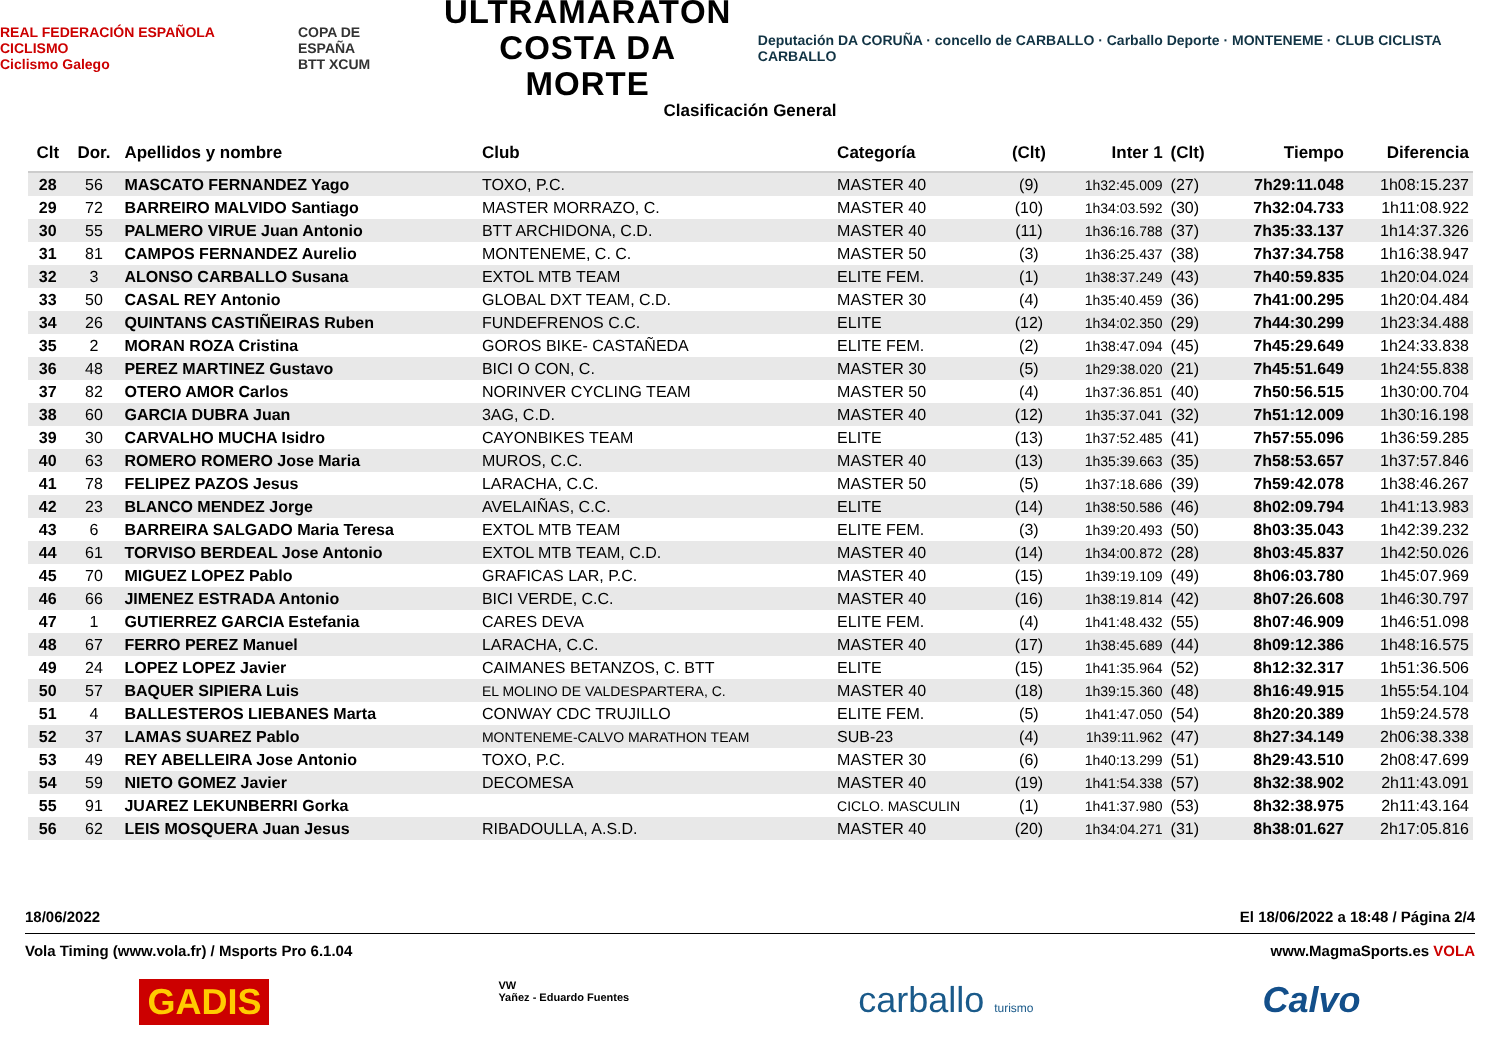REAL FEDERACIÓN ESPAÑOLA CICLISMO
Ciclismo Galego
COPA DE ESPAÑA
BTT XCUM
ULTRAMARATÓN
COSTA DA MORTE
Deputación DA CORUÑA · concello de CARBALLO · Carballo Deporte · MONTENEME · CLUB CICLISTA CARBALLO
Clasificación General
| Clt | Dor. | Apellidos y nombre | Club | Categoría | (Clt) | Inter 1 | (Clt) | Tiempo | Diferencia |
| --- | --- | --- | --- | --- | --- | --- | --- | --- | --- |
| 28 | 56 | MASCATO FERNANDEZ Yago | TOXO, P.C. | MASTER 40 | (9) | 1h32:45.009 | (27) | 7h29:11.048 | 1h08:15.237 |
| 29 | 72 | BARREIRO MALVIDO Santiago | MASTER MORRAZO, C. | MASTER 40 | (10) | 1h34:03.592 | (30) | 7h32:04.733 | 1h11:08.922 |
| 30 | 55 | PALMERO VIRUE Juan Antonio | BTT ARCHIDONA, C.D. | MASTER 40 | (11) | 1h36:16.788 | (37) | 7h35:33.137 | 1h14:37.326 |
| 31 | 81 | CAMPOS FERNANDEZ Aurelio | MONTENEME, C. C. | MASTER 50 | (3) | 1h36:25.437 | (38) | 7h37:34.758 | 1h16:38.947 |
| 32 | 3 | ALONSO CARBALLO Susana | EXTOL MTB TEAM | ELITE FEM. | (1) | 1h38:37.249 | (43) | 7h40:59.835 | 1h20:04.024 |
| 33 | 50 | CASAL REY Antonio | GLOBAL DXT TEAM, C.D. | MASTER 30 | (4) | 1h35:40.459 | (36) | 7h41:00.295 | 1h20:04.484 |
| 34 | 26 | QUINTANS CASTIÑEIRAS Ruben | FUNDEFRENOS C.C. | ELITE | (12) | 1h34:02.350 | (29) | 7h44:30.299 | 1h23:34.488 |
| 35 | 2 | MORAN ROZA Cristina | GOROS BIKE- CASTAÑEDA | ELITE FEM. | (2) | 1h38:47.094 | (45) | 7h45:29.649 | 1h24:33.838 |
| 36 | 48 | PEREZ MARTINEZ Gustavo | BICI O CON, C. | MASTER 30 | (5) | 1h29:38.020 | (21) | 7h45:51.649 | 1h24:55.838 |
| 37 | 82 | OTERO AMOR Carlos | NORINVER CYCLING TEAM | MASTER 50 | (4) | 1h37:36.851 | (40) | 7h50:56.515 | 1h30:00.704 |
| 38 | 60 | GARCIA DUBRA Juan | 3AG, C.D. | MASTER 40 | (12) | 1h35:37.041 | (32) | 7h51:12.009 | 1h30:16.198 |
| 39 | 30 | CARVALHO MUCHA Isidro | CAYONBIKES TEAM | ELITE | (13) | 1h37:52.485 | (41) | 7h57:55.096 | 1h36:59.285 |
| 40 | 63 | ROMERO ROMERO Jose Maria | MUROS, C.C. | MASTER 40 | (13) | 1h35:39.663 | (35) | 7h58:53.657 | 1h37:57.846 |
| 41 | 78 | FELIPEZ PAZOS Jesus | LARACHA, C.C. | MASTER 50 | (5) | 1h37:18.686 | (39) | 7h59:42.078 | 1h38:46.267 |
| 42 | 23 | BLANCO MENDEZ Jorge | AVELAIÑAS, C.C. | ELITE | (14) | 1h38:50.586 | (46) | 8h02:09.794 | 1h41:13.983 |
| 43 | 6 | BARREIRA SALGADO Maria Teresa | EXTOL MTB TEAM | ELITE FEM. | (3) | 1h39:20.493 | (50) | 8h03:35.043 | 1h42:39.232 |
| 44 | 61 | TORVISO BERDEAL Jose Antonio | EXTOL MTB TEAM, C.D. | MASTER 40 | (14) | 1h34:00.872 | (28) | 8h03:45.837 | 1h42:50.026 |
| 45 | 70 | MIGUEZ LOPEZ Pablo | GRAFICAS LAR, P.C. | MASTER 40 | (15) | 1h39:19.109 | (49) | 8h06:03.780 | 1h45:07.969 |
| 46 | 66 | JIMENEZ ESTRADA Antonio | BICI VERDE, C.C. | MASTER 40 | (16) | 1h38:19.814 | (42) | 8h07:26.608 | 1h46:30.797 |
| 47 | 1 | GUTIERREZ GARCIA Estefania | CARES DEVA | ELITE FEM. | (4) | 1h41:48.432 | (55) | 8h07:46.909 | 1h46:51.098 |
| 48 | 67 | FERRO PEREZ Manuel | LARACHA, C.C. | MASTER 40 | (17) | 1h38:45.689 | (44) | 8h09:12.386 | 1h48:16.575 |
| 49 | 24 | LOPEZ LOPEZ Javier | CAIMANES BETANZOS, C. BTT | ELITE | (15) | 1h41:35.964 | (52) | 8h12:32.317 | 1h51:36.506 |
| 50 | 57 | BAQUER SIPIERA Luis | EL MOLINO DE VALDESPARTERA, C. | MASTER 40 | (18) | 1h39:15.360 | (48) | 8h16:49.915 | 1h55:54.104 |
| 51 | 4 | BALLESTEROS LIEBANES Marta | CONWAY CDC TRUJILLO | ELITE FEM. | (5) | 1h41:47.050 | (54) | 8h20:20.389 | 1h59:24.578 |
| 52 | 37 | LAMAS SUAREZ Pablo | MONTENEME-CALVO MARATHON TEAM | SUB-23 | (4) | 1h39:11.962 | (47) | 8h27:34.149 | 2h06:38.338 |
| 53 | 49 | REY ABELLEIRA Jose Antonio | TOXO, P.C. | MASTER 30 | (6) | 1h40:13.299 | (51) | 8h29:43.510 | 2h08:47.699 |
| 54 | 59 | NIETO GOMEZ Javier | DECOMESA | MASTER 40 | (19) | 1h41:54.338 | (57) | 8h32:38.902 | 2h11:43.091 |
| 55 | 91 | JUAREZ LEKUNBERRI Gorka | | CICLO. MASCULIN | (1) | 1h41:37.980 | (53) | 8h32:38.975 | 2h11:43.164 |
| 56 | 62 | LEIS MOSQUERA Juan Jesus | RIBADOULLA, A.S.D. | MASTER 40 | (20) | 1h34:04.271 | (31) | 8h38:01.627 | 2h17:05.816 |
18/06/2022 El 18/06/2022 a 18:48 / Página 2/4
Vola Timing (www.vola.fr) / Msports Pro 6.1.04 www.MagmaSports.es VOLA
GADIS VW
Yañez - Eduardo Fuentes carballo turismo Calvo